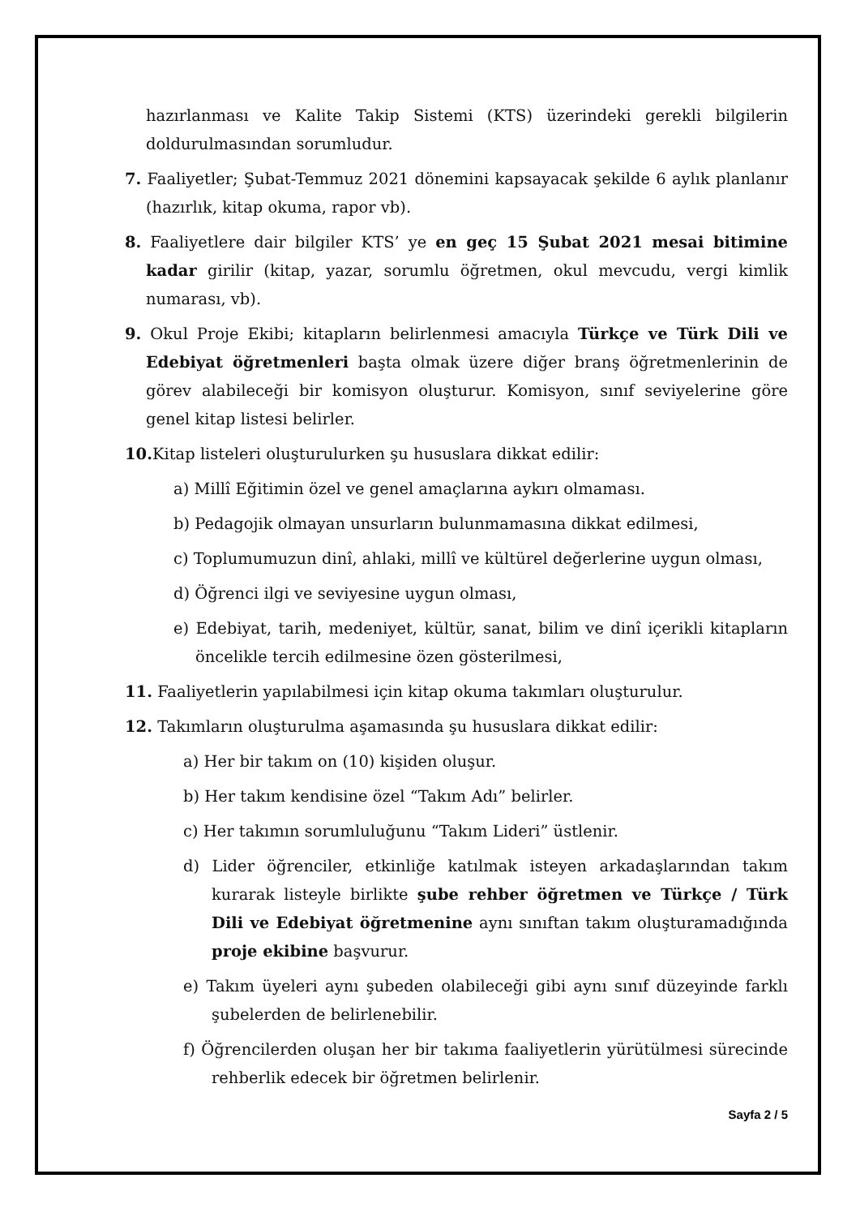hazırlanması ve Kalite Takip Sistemi (KTS) üzerindeki gerekli bilgilerin doldurulmasından sorumludur.
7. Faaliyetler; Şubat-Temmuz 2021 dönemini kapsayacak şekilde 6 aylık planlanır (hazırlık, kitap okuma, rapor vb).
8. Faaliyetlere dair bilgiler KTS’ ye en geç 15 Şubat 2021 mesai bitimine kadar girilir (kitap, yazar, sorumlu öğretmen, okul mevcudu, vergi kimlik numarası, vb).
9. Okul Proje Ekibi; kitapların belirlenmesi amacıyla Türkçe ve Türk Dili ve Edebiyat öğretmenleri başta olmak üzere diğer branş öğretmenlerinin de görev alabileceği bir komisyon oluşturur. Komisyon, sınıf seviyelerine göre genel kitap listesi belirler.
10. Kitap listeleri oluşturulurken şu hususlara dikkat edilir:
a) Millî Eğitimin özel ve genel amaçlarına aykırı olmaması.
b) Pedagojik olmayan unsurların bulunmamasına dikkat edilmesi,
c) Toplumumuzun dinî, ahlaki, millî ve kültürel değerlerine uygun olması,
d) Öğrenci ilgi ve seviyesine uygun olması,
e) Edebiyat, tarih, medeniyet, kültür, sanat, bilim ve dinî içerikli kitapların öncelikle tercih edilmesine özen gösterilmesi,
11. Faaliyetlerin yapılabilmesi için kitap okuma takımları oluşturulur.
12. Takımların oluşturulma aşamasında şu hususlara dikkat edilir:
a) Her bir takım on (10) kişiden oluşur.
b) Her takım kendisine özel “Takım Adı” belirler.
c) Her takımın sorumluluğunu “Takım Lideri” üstlenir.
d) Lider öğrenciler, etkinliğe katılmak isteyen arkadaşlarından takım kurarak listeyle birlikte şube rehber öğretmen ve Türkçe / Türk Dili ve Edebiyat öğretmenine aynı sınıftan takım oluşturamadığında proje ekibine başvurur.
e) Takım üyeleri aynı şubeden olabileceği gibi aynı sınıf düzeyinde farklı şubelerden de belirlenebilir.
f) Öğrencilerden oluşan her bir takıma faaliyetlerin yürütülmesi sürecinde rehberlik edecek bir öğretmen belirlenir.
Sayfa 2 / 5